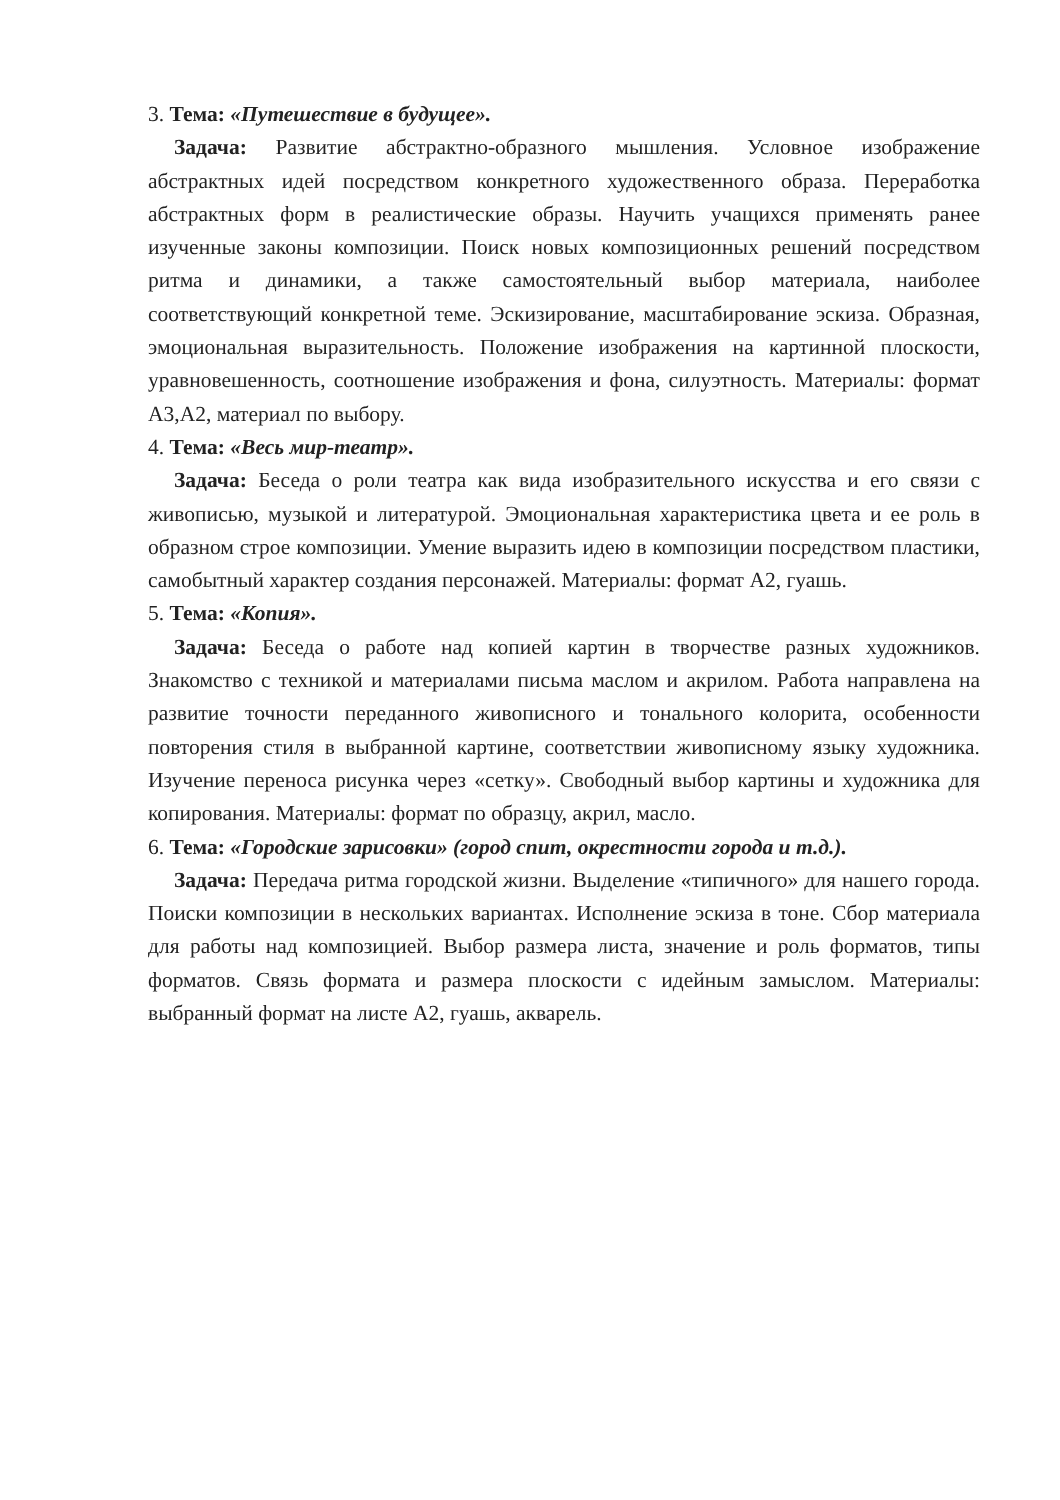3. Тема: «Путешествие в будущее».
Задача: Развитие абстрактно-образного мышления. Условное изображение абстрактных идей посредством конкретного художественного образа. Переработка абстрактных форм в реалистические образы. Научить учащихся применять ранее изученные законы композиции. Поиск новых композиционных решений посредством ритма и динамики, а также самостоятельный выбор материала, наиболее соответствующий конкретной теме. Эскизирование, масштабирование эскиза. Образная, эмоциональная выразительность. Положение изображения на картинной плоскости, уравновешенность, соотношение изображения и фона, силуэтность. Материалы: формат А3,А2, материал по выбору.
4. Тема: «Весь мир-театр».
Задача: Беседа о роли театра как вида изобразительного искусства и его связи с живописью, музыкой и литературой. Эмоциональная характеристика цвета и ее роль в образном строе композиции. Умение выразить идею в композиции посредством пластики, самобытный характер создания персонажей. Материалы: формат А2, гуашь.
5. Тема: «Копия».
Задача: Беседа о работе над копией картин в творчестве разных художников. Знакомство с техникой и материалами письма маслом и акрилом. Работа направлена на развитие точности переданного живописного и тонального колорита, особенности повторения стиля в выбранной картине, соответствии живописному языку художника. Изучение переноса рисунка через «сетку». Свободный выбор картины и художника для копирования. Материалы: формат по образцу, акрил, масло.
6. Тема: «Городские зарисовки» (город спит, окрестности города и т.д.).
Задача: Передача ритма городской жизни. Выделение «типичного» для нашего города. Поиски композиции в нескольких вариантах. Исполнение эскиза в тоне. Сбор материала для работы над композицией. Выбор размера листа, значение и роль форматов, типы форматов. Связь формата и размера плоскости с идейным замыслом. Материалы: выбранный формат на листе А2, гуашь, акварель.